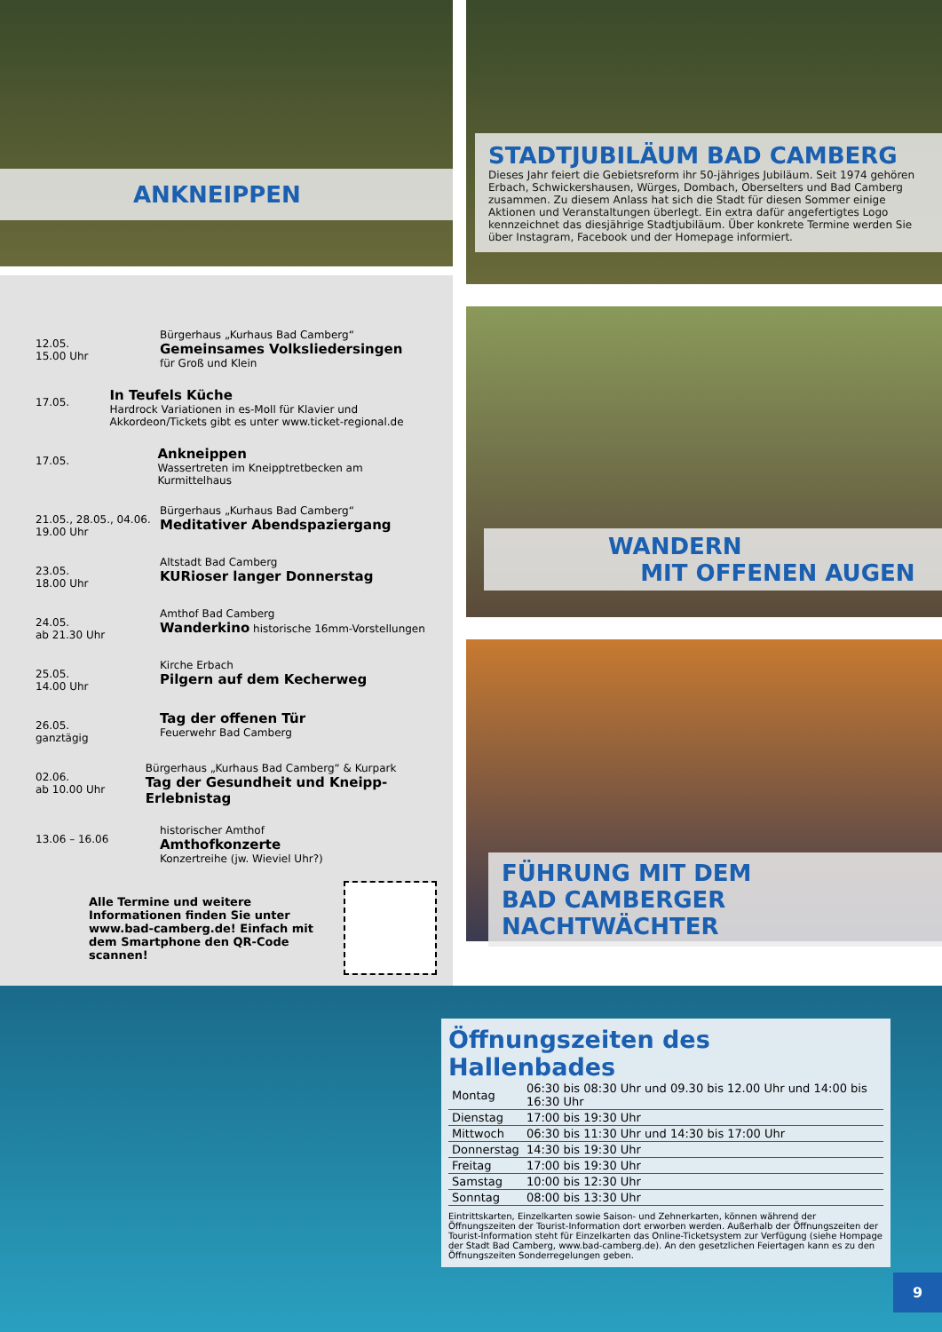ANKNEIPPEN
12.05.
15.00 Uhr
Bürgerhaus „Kurhaus Bad Camberg“
Gemeinsames Volksliedersingen
für Groß und Klein
17.05.
In Teufels Küche
Hardrock Variationen in es-Moll für Klavier und Akkordeon/Tickets gibt es unter www.ticket-regional.de
17.05.
Ankneippen
Wassertreten im Kneipptretbecken am Kurmittelhaus
21.05., 28.05., 04.06.
19.00 Uhr
Bürgerhaus „Kurhaus Bad Camberg“
Meditativer Abendspaziergang
23.05.
18.00 Uhr
Altstadt Bad Camberg
KURioser langer Donnerstag
24.05.
ab 21.30 Uhr
Amthof Bad Camberg
Wanderkino historische 16mm-Vorstellungen
25.05.
14.00 Uhr
Kirche Erbach
Pilgern auf dem Kecherweg
26.05.
ganztägig
Tag der offenen Tür
Feuerwehr Bad Camberg
02.06.
ab 10.00 Uhr
Bürgerhaus „Kurhaus Bad Camberg“ & Kurpark
Tag der Gesundheit und Kneipp-Erlebnistag
13.06 – 16.06
historischer Amthof
Amthofkonzerte
Konzertreihe (jw. Wieviel Uhr?)
Alle Termine und weitere Informationen finden Sie unter www.bad-camberg.de! Einfach mit dem Smartphone den QR-Code scannen!
STADTJUBILÄUM BAD CAMBERG
Dieses Jahr feiert die Gebietsreform ihr 50-jähriges Jubiläum. Seit 1974 gehören Erbach, Schwickershausen, Würges, Dombach, Oberselters und Bad Camberg zusammen. Zu diesem Anlass hat sich die Stadt für diesen Sommer einige Aktionen und Veranstaltungen überlegt. Ein extra dafür angefertigtes Logo kennzeichnet das diesjährige Stadtjubiläum. Über konkrete Termine werden Sie über Instagram, Facebook und der Homepage informiert.
WANDERN
MIT OFFENEN AUGEN
FÜHRUNG MIT DEM
BAD CAMBERGER NACHTWÄCHTER
Öffnungszeiten des Hallenbades
| Montag | 06:30 bis 08:30 Uhr und 09.30 bis 12.00 Uhr und 14:00 bis 16:30 Uhr |
| Dienstag | 17:00 bis 19:30 Uhr |
| Mittwoch | 06:30 bis 11:30 Uhr und 14:30 bis 17:00 Uhr |
| Donnerstag | 14:30 bis 19:30 Uhr |
| Freitag | 17:00 bis 19:30 Uhr |
| Samstag | 10:00 bis 12:30 Uhr |
| Sonntag | 08:00 bis 13:30 Uhr |
Eintrittskarten, Einzelkarten sowie Saison- und Zehnerkarten, können während der Öffnungszeiten der Tourist-Information dort erworben werden. Außerhalb der Öffnungszeiten der Tourist-Information steht für Einzelkarten das Online-Ticketsystem zur Verfügung (siehe Hompage der Stadt Bad Camberg, www.bad-camberg.de). An den gesetzlichen Feiertagen kann es zu den Öffnungszeiten Sonderregelungen geben.
9